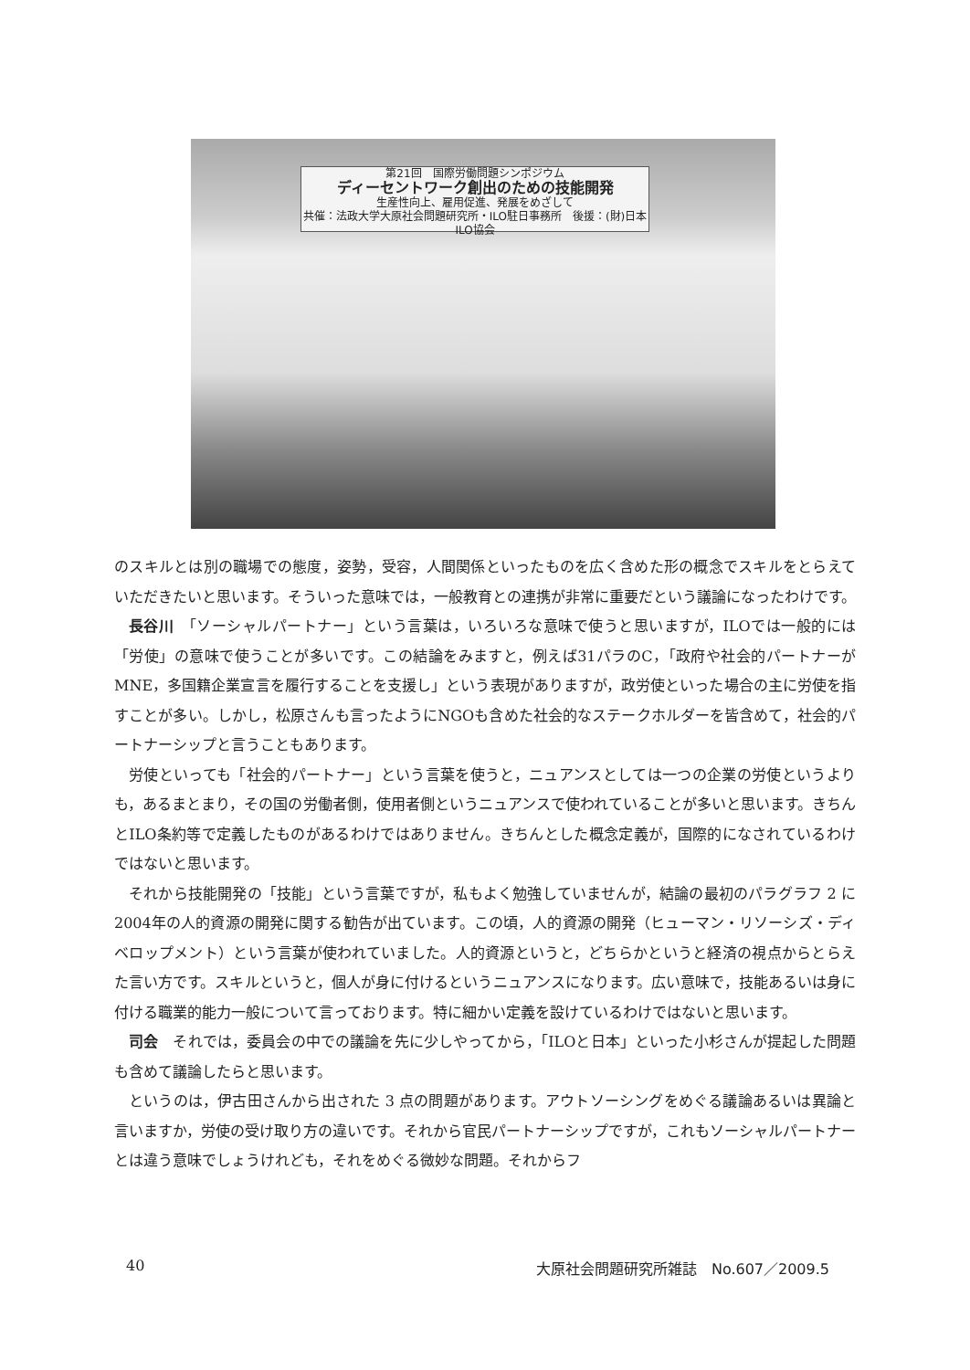第21回　国際労働問題シンポジウム
ディーセントワーク創出のための技能開発
生産性向上、雇用促進、発展をめざして
共催：法政大学大原社会問題研究所・ILO駐日事務所　後援：(財)日本ILO協会
のスキルとは別の職場での態度，姿勢，受容，人間関係といったものを広く含めた形の概念でスキルをとらえていただきたいと思います。そういった意味では，一般教育との連携が非常に重要だという議論になったわけです。
長谷川　「ソーシャルパートナー」という言葉は，いろいろな意味で使うと思いますが，ILOでは一般的には「労使」の意味で使うことが多いです。この結論をみますと，例えば31パラのC，「政府や社会的パートナーがMNE，多国籍企業宣言を履行することを支援し」という表現がありますが，政労使といった場合の主に労使を指すことが多い。しかし，松原さんも言ったようにNGOも含めた社会的なステークホルダーを皆含めて，社会的パートナーシップと言うこともあります。
労使といっても「社会的パートナー」という言葉を使うと，ニュアンスとしては一つの企業の労使というよりも，あるまとまり，その国の労働者側，使用者側というニュアンスで使われていることが多いと思います。きちんとILO条約等で定義したものがあるわけではありません。きちんとした概念定義が，国際的になされているわけではないと思います。
それから技能開発の「技能」という言葉ですが，私もよく勉強していませんが，結論の最初のパラグラフ 2 に2004年の人的資源の開発に関する勧告が出ています。この頃，人的資源の開発（ヒューマン・リソーシズ・ディベロップメント）という言葉が使われていました。人的資源というと，どちらかというと経済の視点からとらえた言い方です。スキルというと，個人が身に付けるというニュアンスになります。広い意味で，技能あるいは身に付ける職業的能力一般について言っております。特に細かい定義を設けているわけではないと思います。
司会　それでは，委員会の中での議論を先に少しやってから，「ILOと日本」といった小杉さんが提起した問題も含めて議論したらと思います。
というのは，伊古田さんから出された 3 点の問題があります。アウトソーシングをめぐる議論あるいは異論と言いますか，労使の受け取り方の違いです。それから官民パートナーシップですが，これもソーシャルパートナーとは違う意味でしょうけれども，それをめぐる微妙な問題。それからフ
40 大原社会問題研究所雑誌　No.607／2009.5